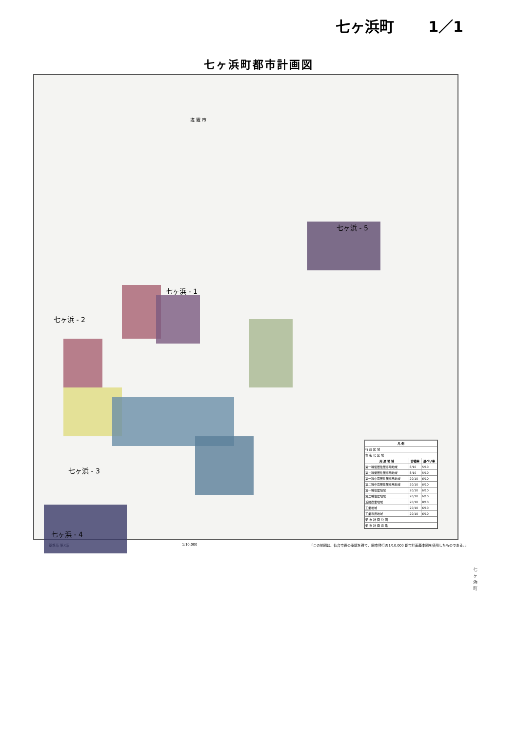七ヶ浜町 1／1
七ヶ浜町都市計画図
七ヶ浜 - 5
七ヶ浜 - 1
七ヶ浜 - 2
七ヶ浜 - 3
七ヶ浜 - 4
塩 竈 市
| 凡 例 | | |
| --- | --- | --- |
| 行 政 区 域 | | |
| 市 街 化 区 域 | | |
| 用 途 地 域 | 容積率 | 建ぺい率 |
| 第一種低層住居専用地域 | 8/10 | 5/10 |
| 第二種低層住居専用地域 | 8/10 | 5/10 |
| 第一種中高層住居専用地域 | 20/10 | 6/10 |
| 第二種中高層住居専用地域 | 20/10 | 6/10 |
| 第一種住居地域 | 20/10 | 6/10 |
| 第二種住居地域 | 20/10 | 6/10 |
| 近隣商業地域 | 20/10 | 8/10 |
| 工業地域 | 20/10 | 6/10 |
| 工業専用地域 | 20/10 | 6/10 |
| 都 市 計 画 公 園 | | |
| 都 市 計 画 道 路 | | |
基準系 第X系 1:10,000 「この地図は、仙台市長の承認を得て、同市発行の1/10,000 都市計画基本図を使用したものである。」
七 ヶ 浜 町